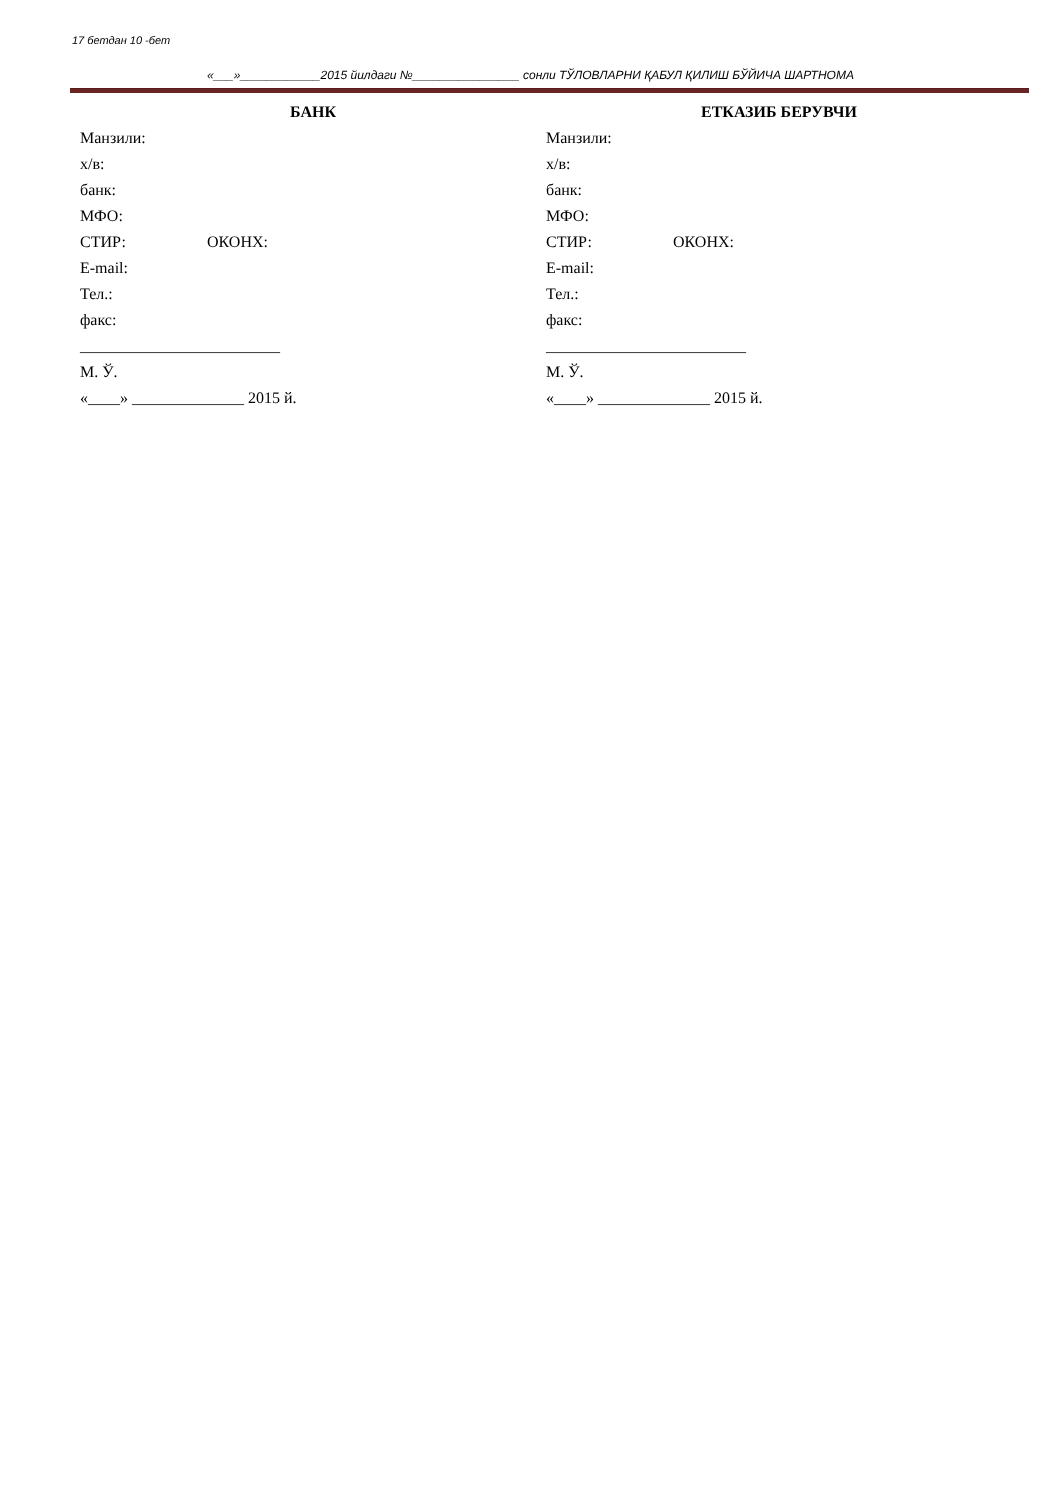17 бетдан 10 -бет
«___»____________2015 йилдаги №________________ сонли ТЎЛОВЛАРНИ ҚАБУЛ ҚИЛИШ БЎЙИЧА ШАРТНОМА
БАНК
Манзили:
х/в:
банк:
МФО:
СТИР: ОКОНХ:
E-mail:
Тел.:
факс:
_________________________
М. Ў.
«____» ______________ 2015 й.
ЕТКАЗИБ БЕРУВЧИ
Манзили:
х/в:
банк:
МФО:
СТИР: ОКОНХ:
E-mail:
Тел.:
факс:
_________________________
М. Ў.
«____» ______________ 2015 й.